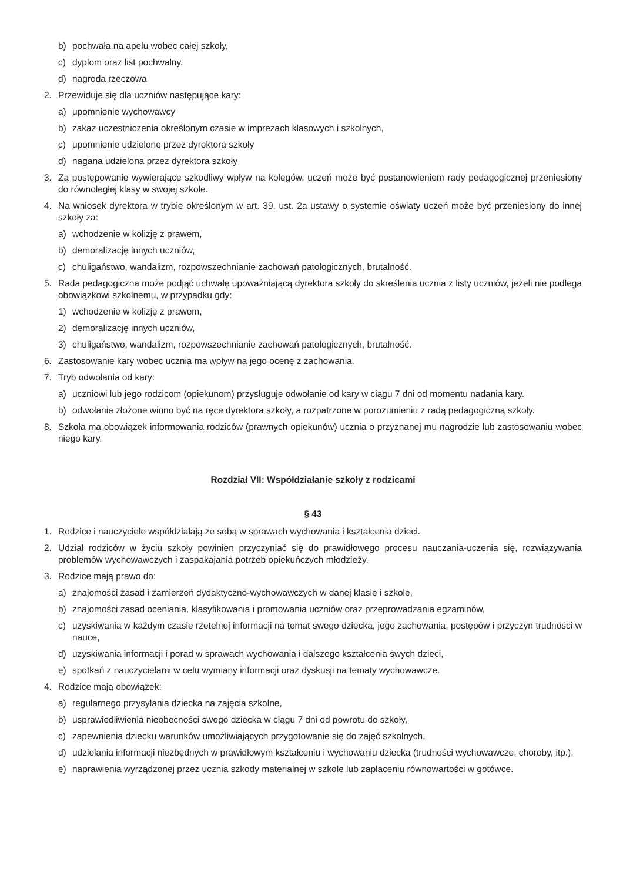b) pochwała na apelu wobec całej szkoły,
c) dyplom oraz list pochwalny,
d) nagroda rzeczowa
2. Przewiduje się dla uczniów następujące kary:
a) upomnienie wychowawcy
b) zakaz uczestniczenia określonym czasie w imprezach klasowych i szkolnych,
c) upomnienie udzielone przez dyrektora szkoły
d) nagana udzielona przez dyrektora szkoły
3. Za postępowanie wywierające szkodliwy wpływ na kolegów, uczeń może być postanowieniem rady pedagogicznej przeniesiony do równoległej klasy w swojej szkole.
4. Na wniosek dyrektora w trybie określonym w art. 39, ust. 2a ustawy o systemie oświaty uczeń może być przeniesiony do innej szkoły za:
a) wchodzenie w kolizję z prawem,
b) demoralizację innych uczniów,
c) chuligaństwo, wandalizm, rozpowszechnianie zachowań patologicznych, brutalność.
5. Rada pedagogiczna może podjąć uchwałę upoważniającą dyrektora szkoły do skreślenia ucznia z listy uczniów, jeżeli nie podlega obowiązkowi szkolnemu, w przypadku gdy:
1) wchodzenie w kolizję z prawem,
2) demoralizację innych uczniów,
3) chuligaństwo, wandalizm, rozpowszechnianie zachowań patologicznych, brutalność.
6. Zastosowanie kary wobec ucznia ma wpływ na jego ocenę z zachowania.
7. Tryb odwołania od kary:
a) uczniowi lub jego rodzicom (opiekunom) przysługuje odwołanie od kary w ciągu 7 dni od momentu nadania kary.
b) odwołanie złożone winno być na ręce dyrektora szkoły, a rozpatrzone w porozumieniu z radą pedagogiczną szkoły.
8. Szkoła ma obowiązek informowania rodziców (prawnych opiekunów) ucznia o przyznanej mu nagrodzie lub zastosowaniu wobec niego kary.
Rozdział VII: Współdziałanie szkoły z rodzicami
§ 43
1. Rodzice i nauczyciele współdziałają ze sobą w sprawach wychowania i kształcenia dzieci.
2. Udział rodziców w życiu szkoły powinien przyczyniać się do prawidłowego procesu nauczania-uczenia się, rozwiązywania problemów wychowawczych i zaspakajania potrzeb opiekuńczych młodzieży.
3. Rodzice mają prawo do:
a) znajomości zasad i zamierzeń dydaktyczno-wychowawczych w danej klasie i szkole,
b) znajomości zasad oceniania, klasyfikowania i promowania uczniów oraz przeprowadzania egzaminów,
c) uzyskiwania w każdym czasie rzetelnej informacji na temat swego dziecka, jego zachowania, postępów i przyczyn trudności w nauce,
d) uzyskiwania informacji i porad w sprawach wychowania i dalszego kształcenia swych dzieci,
e) spotkań z nauczycielami w celu wymiany informacji oraz dyskusji na tematy wychowawcze.
4. Rodzice mają obowiązek:
a) regularnego przysyłania dziecka na zajęcia szkolne,
b) usprawiedliwienia nieobecności swego dziecka w ciągu 7 dni od powrotu do szkoły,
c) zapewnienia dziecku warunków umożliwiających przygotowanie się do zajęć szkolnych,
d) udzielania informacji niezbędnych w prawidłowym kształceniu i wychowaniu dziecka (trudności wychowawcze, choroby, itp.),
e) naprawienia wyrządzonej przez ucznia szkody materialnej w szkole lub zapłaceniu równowartości w gotówce.